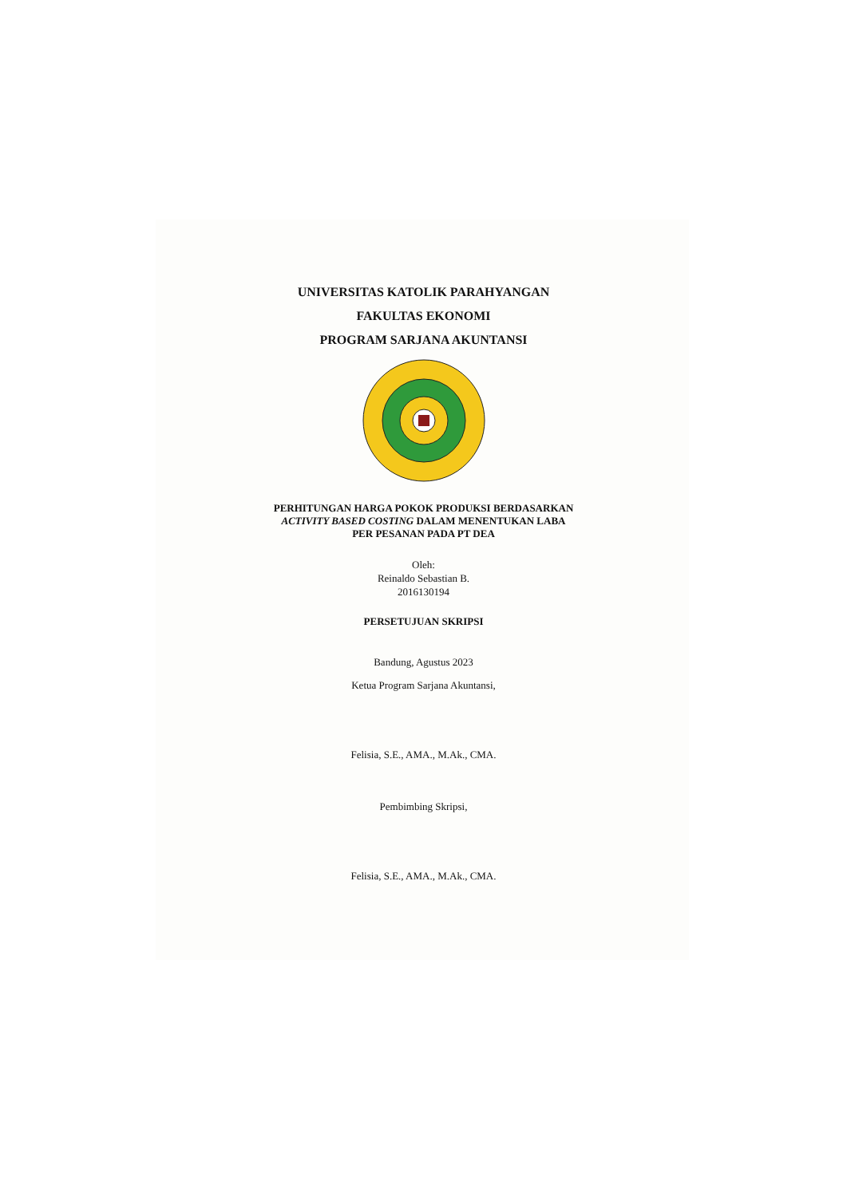UNIVERSITAS KATOLIK PARAHYANGAN
FAKULTAS EKONOMI
PROGRAM SARJANA AKUNTANSI
PERHITUNGAN HARGA POKOK PRODUKSI BERDASARKAN
ACTIVITY BASED COSTING DALAM MENENTUKAN LABA
PER PESANAN PADA PT DEA
Oleh:
Reinaldo Sebastian B.
2016130194
PERSETUJUAN SKRIPSI
Bandung, Agustus 2023
Ketua Program Sarjana Akuntansi,
Felisia, S.E., AMA., M.Ak., CMA.
Pembimbing Skripsi,
Felisia, S.E., AMA., M.Ak., CMA.